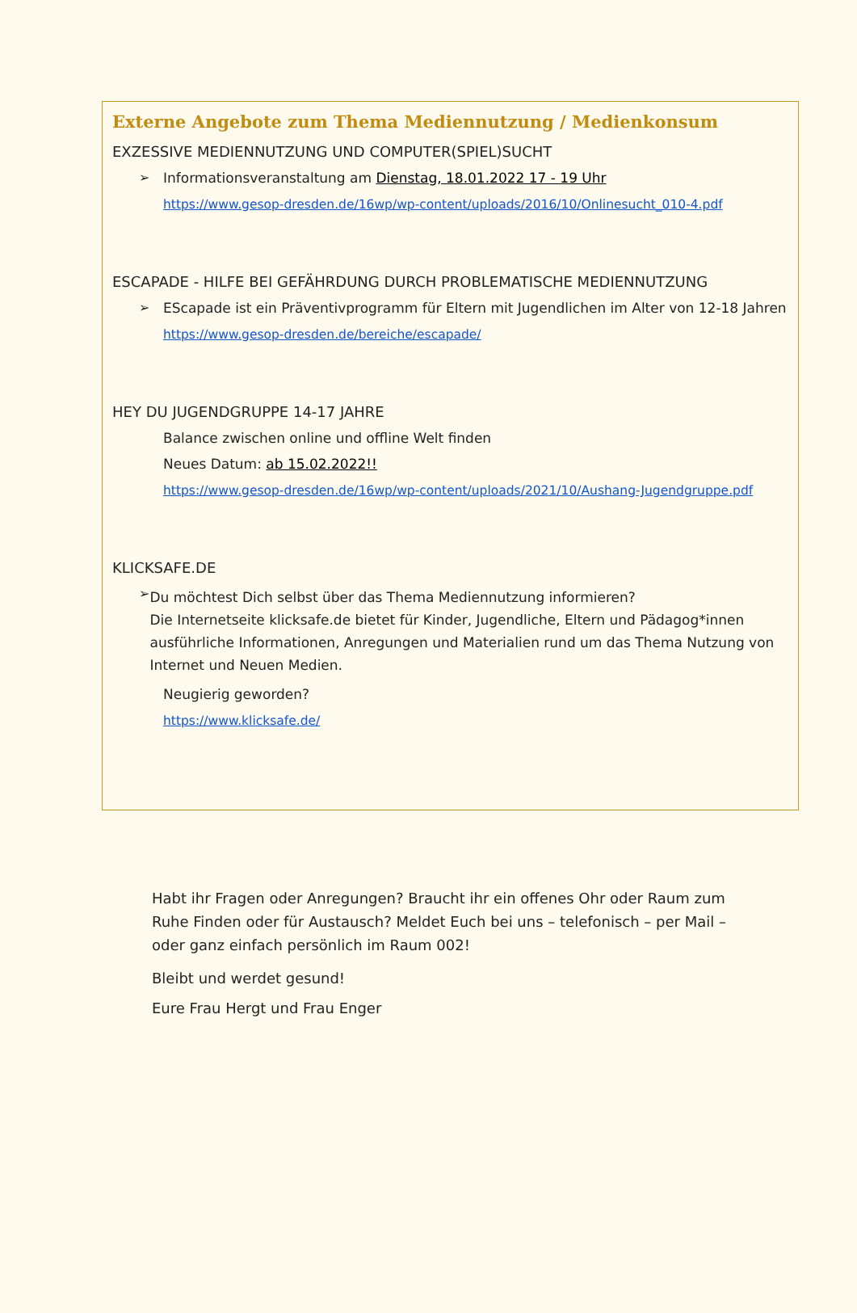Externe Angebote zum Thema Mediennutzung / Medienkonsum
EXZESSIVE MEDIENNUTZUNG UND COMPUTER(SPIEL)SUCHT
➢ Informationsveranstaltung am Dienstag, 18.01.2022 17 - 19 Uhr
https://www.gesop-dresden.de/16wp/wp-content/uploads/2016/10/Onlinesucht_010-4.pdf
ESCAPADE - HILFE BEI GEFÄHRDUNG DURCH PROBLEMATISCHE MEDIENNUTZUNG
➢ EScapade ist ein Präventivprogramm für Eltern mit Jugendlichen im Alter von 12-18 Jahren
https://www.gesop-dresden.de/bereiche/escapade/
HEY DU JUGENDGRUPPE 14-17 JAHRE
Balance zwischen online und offline Welt finden
Neues Datum: ab 15.02.2022!!
https://www.gesop-dresden.de/16wp/wp-content/uploads/2021/10/Aushang-Jugendgruppe.pdf
KLICKSAFE.DE
➢
Du möchtest Dich selbst über das Thema Mediennutzung informieren?
Die Internetseite klicksafe.de bietet für Kinder, Jugendliche, Eltern und Pädagog*innen ausführliche Informationen, Anregungen und Materialien rund um das Thema Nutzung von Internet und Neuen Medien.
Neugierig geworden?
https://www.klicksafe.de/
Habt ihr Fragen oder Anregungen? Braucht ihr ein offenes Ohr oder Raum zum Ruhe Finden oder für Austausch? Meldet Euch bei uns – telefonisch – per Mail – oder ganz einfach persönlich im Raum 002!
Bleibt und werdet gesund!
Eure Frau Hergt und Frau Enger